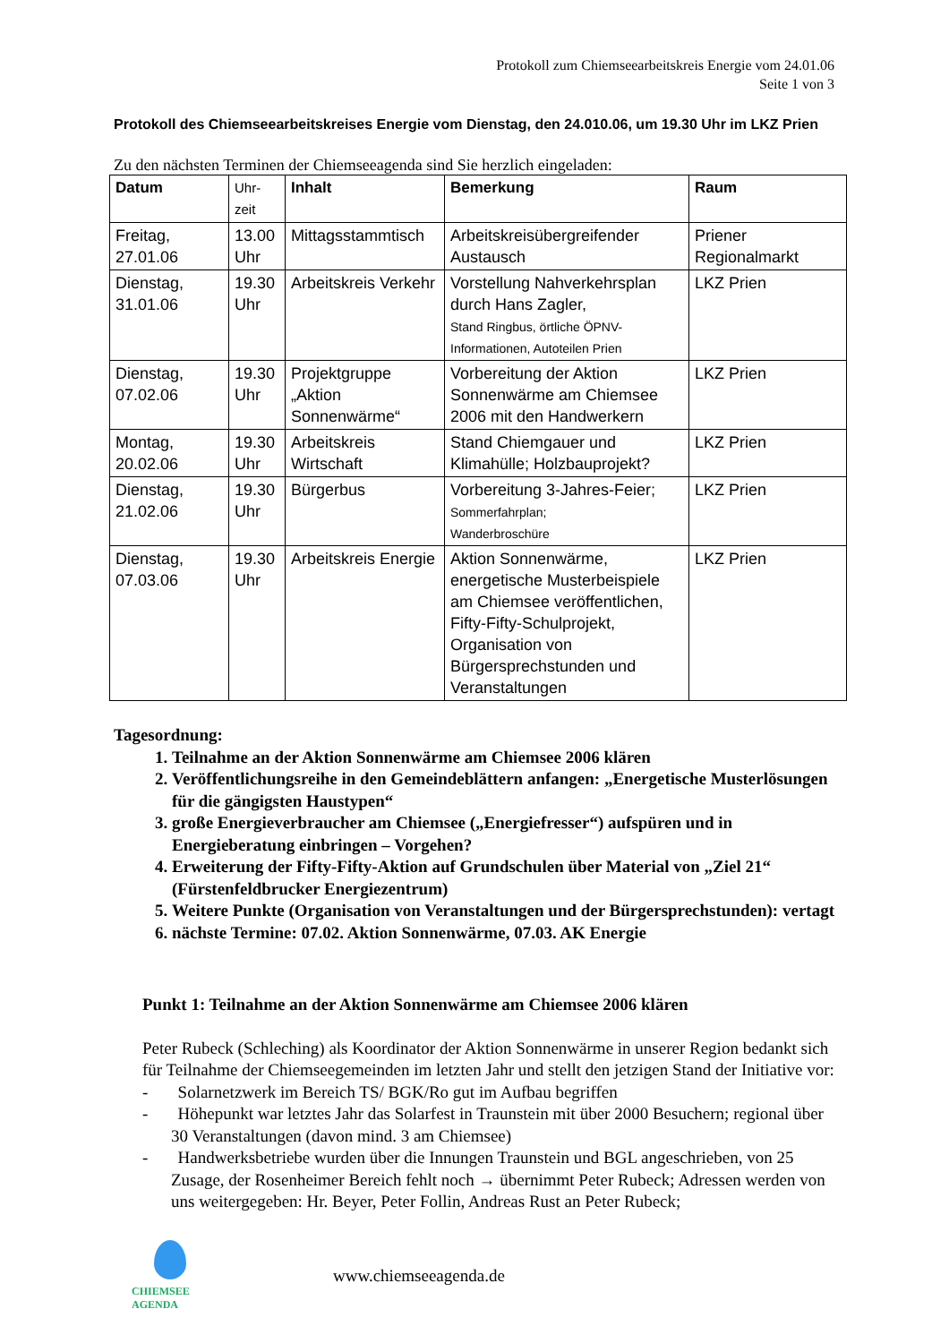Protokoll zum Chiemseearbeitskreis Energie vom 24.01.06
Seite 1 von 3
Protokoll des Chiemseearbeitskreises Energie vom Dienstag, den 24.010.06, um 19.30 Uhr im LKZ Prien
Zu den nächsten Terminen der Chiemseeagenda sind Sie herzlich eingeladen:
| Datum | Uhr- zeit | Inhalt | Bemerkung | Raum |
| --- | --- | --- | --- | --- |
| Freitag, 27.01.06 | 13.00 Uhr | Mittagsstammtisch | Arbeitskreisübergreifender Austausch | Priener Regionalmarkt |
| Dienstag, 31.01.06 | 19.30 Uhr | Arbeitskreis Verkehr | Vorstellung Nahverkehrsplan durch Hans Zagler, Stand Ringbus, örtliche ÖPNV-Informationen, Autoteilen Prien | LKZ Prien |
| Dienstag, 07.02.06 | 19.30 Uhr | Projektgruppe „Aktion Sonnenwärme“ | Vorbereitung der Aktion Sonnenwärme am Chiemsee 2006 mit den Handwerkern | LKZ Prien |
| Montag, 20.02.06 | 19.30 Uhr | Arbeitskreis Wirtschaft | Stand Chiemgauer und Klimahülle; Holzbauprojekt? | LKZ Prien |
| Dienstag, 21.02.06 | 19.30 Uhr | Bürgerbus | Vorbereitung 3-Jahres-Feier; Sommerfahrplan; Wanderbroschüre | LKZ Prien |
| Dienstag, 07.03.06 | 19.30 Uhr | Arbeitskreis Energie | Aktion Sonnenwärme, energetische Musterbeispiele am Chiemsee veröffentlichen, Fifty-Fifty-Schulprojekt, Organisation von Bürgersprechstunden und Veranstaltungen | LKZ Prien |
Tagesordnung:
1. Teilnahme an der Aktion Sonnenwärme am Chiemsee 2006 klären
2. Veröffentlichungsreihe in den Gemeindeblättern anfangen: „Energetische Musterlösungen für die gängigsten Haustypen“
3. große Energieverbraucher am Chiemsee („Energiefresser“) aufspüren und in Energieberatung einbringen – Vorgehen?
4. Erweiterung der Fifty-Fifty-Aktion auf Grundschulen über Material von „Ziel 21“ (Fürstenfeldbrucker Energiezentrum)
5. Weitere Punkte (Organisation von Veranstaltungen und der Bürgersprechstunden): vertagt
6. nächste Termine: 07.02. Aktion Sonnenwärme, 07.03. AK Energie
Punkt 1: Teilnahme an der Aktion Sonnenwärme am Chiemsee 2006 klären
Peter Rubeck (Schleching) als Koordinator der Aktion Sonnenwärme in unserer Region bedankt sich für Teilnahme der Chiemseegemeinden im letzten Jahr und stellt den jetzigen Stand der Initiative vor:
- Solarnetzwerk im Bereich TS/ BGK/Ro gut im Aufbau begriffen
- Höhepunkt war letztes Jahr das Solarfest in Traunstein mit über 2000 Besuchern; regional über 30 Veranstaltungen (davon mind. 3 am Chiemsee)
- Handwerksbetriebe wurden über die Innungen Traunstein und BGL angeschrieben, von 25 Zusage, der Rosenheimer Bereich fehlt noch → übernimmt Peter Rubeck; Adressen werden von uns weitergegeben: Hr. Beyer, Peter Follin, Andreas Rust an Peter Rubeck;
CHIEMSEE AGENDA
www.chiemseeagenda.de